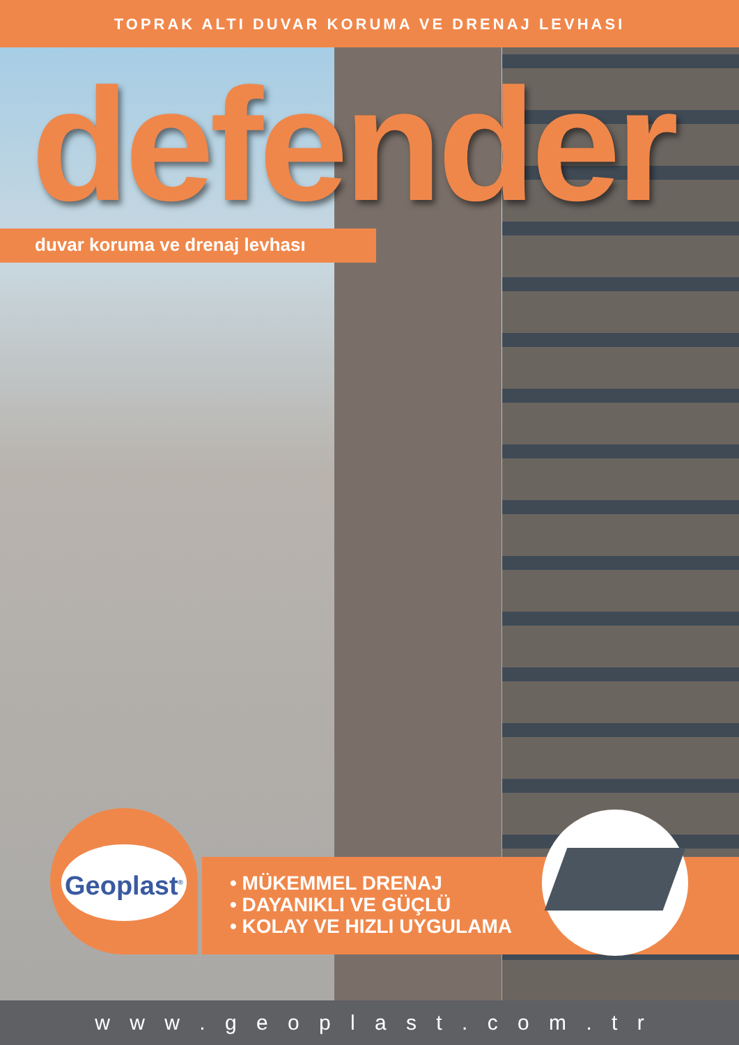TOPRAK ALTI DUVAR KORUMA VE DRENAJ LEVHASI
defender
duvar koruma ve drenaj levhası
Geoplast<sup>®</sup>
• MÜKEMMEL DRENAJ
• DAYANIKLI VE GÜÇLÜ
• KOLAY VE HIZLI UYGULAMA
w w w . g e o p l a s t . c o m . t r